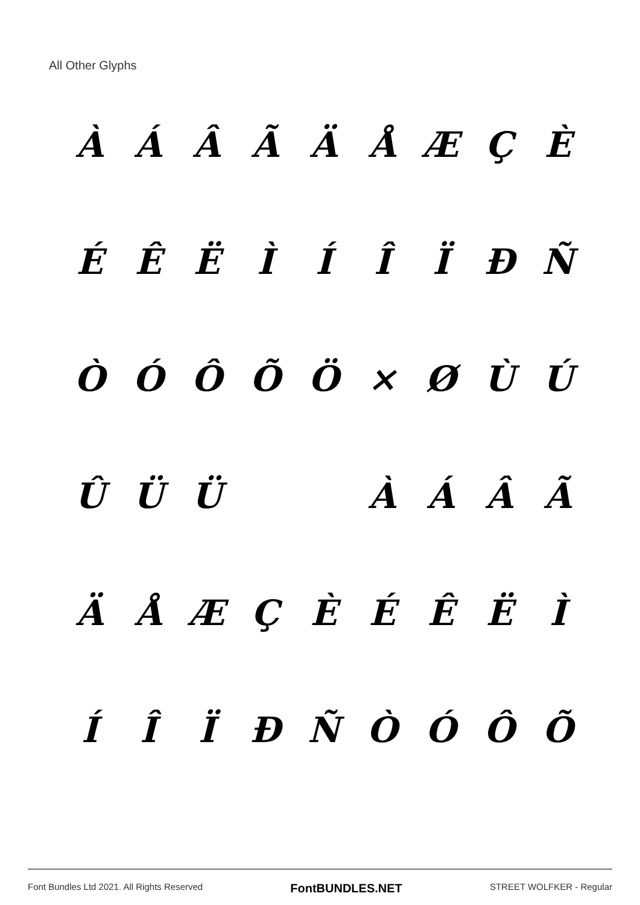All Other Glyphs
ÀÁÂÃÄÅÆÇÈ
ÉÊËÌÍÎÏÐÑ
ÒÓÔÕÖ × ØÙÚ
ÛÜÜ ÀÁÂÃ
ÄÅÆÇÈÉÊËÌ
ÍÎÏÐÑÒÓÔÕ
Font Bundles Ltd 2021. All Rights Reserved FontBUNDLES.NET STREET WOLFKER - Regular